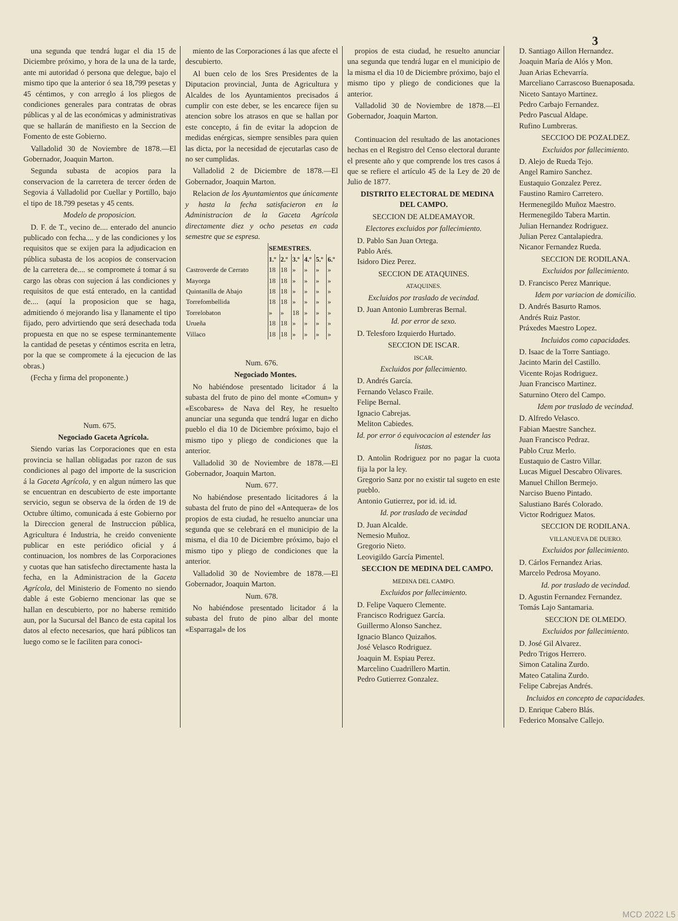3
una segunda que tendrá lugar el dia 15 de Diciembre próximo, y hora de la una de la tarde, ante mi autoridad ó persona que delegue, bajo el mismo tipo que la anterior ó sea 18,799 pesetas y 45 céntimos, y con arreglo á los pliegos de condiciones generales para contratas de obras públicas y al de las económicas y administrativas que se hallarán de manifiesto en la Seccion de Fomento de este Gobierno.
Valladolid 30 de Noviembre de 1878.—El Gobernador, Joaquin Marton.
Segunda subasta de acopios para la conservacion de la carretera de tercer órden de Segovia á Valladolid por Cuellar y Portillo, bajo el tipo de 18.799 pesetas y 45 cents.
Modelo de proposicion.
D. F. de T., vecino de.... enterado del anuncio publicado con fecha.... y de las condiciones y los requisitos que se exijen para la adjudicacion en pública subasta de los acopios de conservacion de la carretera de.... se compromete á tomar á su cargo las obras con sujecion á las condiciones y requisitos de que está enterado, en la cantidad de.... (aquí la proposicion que se haga, admitiendo ó mejorando lisa y llanamente el tipo fijado, pero advirtiendo que será desechada toda propuesta en que no se espese terminantemente la cantidad de pesetas y céntimos escrita en letra, por la que se compromete á la ejecucion de las obras.)
(Fecha y firma del proponente.)
Num. 675.
Negociado Gaceta Agrícola.
Siendo varias las Corporaciones que en esta provincia se hallan obligadas por razon de sus condiciones al pago del importe de la suscricion á la Gaceta Agrícola, y en algun número las que se encuentran en descubierto de este importante servicio, segun se observa de la órden de 19 de Octubre último, comunicada á este Gobierno por la Direccion general de Instruccion pública, Agricultura é Industria, he creido conveniente publicar en este periódico oficial y á continuacion, los nombres de las Corporaciones y cuotas que han satisfecho directamente hasta la fecha, en la Administracion de la Gaceta Agrícola, del Ministerio de Fomento no siendo dable á este Gobierno mencionar las que se hallan en descubierto, por no haberse remitido aun, por la Sucursal del Banco de esta capital los datos al efecto necesarios, que hará públicos tan luego como se le faciliten para conoci-
miento de las Corporaciones á las que afecte el descubierto.
Al buen celo de los Sres Presidentes de la Diputacion provincial, Junta de Agricultura y Alcaldes de los Ayuntamientos precisados á cumplir con este deber, se les encarece fijen su atencion sobre los atrasos en que se hallan por este concepto, á fin de evitar la adopcion de medidas enérgicas, siempre sensibles para quien las dicta, por la necesidad de ejecutarlas caso de no ser cumplidas.
Valladolid 2 de Diciembre de 1878.—El Gobernador, Joaquin Marton.
Relacion de los Ayuntamientos que únicamente y hasta la fecha satisfacieron en la Administracion de la Gaceta Agrícola directamente diez y ocho pesetas en cada semestre que se espresa.
| | SEMESTRES. | | | | | |
| --- | --- | --- | --- | --- | --- | --- |
| | 1.º | 2.º | 3.º | 4.º | 5.º | 6.º |
| Castroverde de Cerrato | 18 | 18 | » | » | » | » |
| Mayorga | 18 | 18 | » | » | » | » |
| Quintanilla de Abajo | 18 | 18 | » | » | » | » |
| Torrefombellida | 18 | 18 | » | » | » | » |
| Torrelobaton | » | » | 18 | » | » | » |
| Urueña | 18 | 18 | » | » | » | » |
| Villaco | 18 | 18 | » | » | » | » |
Num. 676.
Negociado Montes.
No habiéndose presentado licitador á la subasta del fruto de pino del monte «Comun» y «Escobares» de Nava del Rey, he resuelto anunciar una segunda que tendrá lugar en dicho pueblo el dia 10 de Diciembre próximo, bajo el mismo tipo y pliego de condiciones que la anterior.
Valladolid 30 de Noviembre de 1878.—El Gobernador, Joaquin Marton.
Num. 677.
No habiéndose presentado licitadores á la subasta del fruto de pino del «Antequera» de los propios de esta ciudad, he resuelto anunciar una segunda que se celebrará en el municipio de la misma, el dia 10 de Diciembre próximo, bajo el mismo tipo y pliego de condiciones que la anterior.
Valladolid 30 de Noviembre de 1878.—El Gobernador, Joaquin Marton.
Num. 678.
No habiéndose presentado licitador á la subasta del fruto de pino albar del monte «Esparragal» de los
propios de esta ciudad, he resuelto anunciar una segunda que tendrá lugar en el municipio de la misma el dia 10 de Diciembre próximo, bajo el mismo tipo y pliego de condiciones que la anterior.
Valladolid 30 de Noviembre de 1878.—El Gobernador, Joaquin Marton.
Continuacion del resultado de las anotaciones hechas en el Registro del Censo electoral durante el presente año y que comprende los tres casos á que se refiere el artículo 45 de la Ley de 20 de Julio de 1877.
DISTRITO ELECTORAL DE MEDINA DEL CAMPO.
SECCION DE ALDEAMAYOR.
Electores excluidos por fallecimiento.
D. Pablo San Juan Ortega.
Pablo Arés.
Isidoro Diez Perez.
SECCION DE ATAQUINES.
ATAQUINES.
Excluidos por traslado de vecindad.
D. Juan Antonio Lumbreras Bernal.
Id. por error de sexo.
D. Telesforo Izquierdo Hurtado.
SECCION DE ISCAR.
ISCAR.
Excluidos por fallecimiento.
D. Andrés García.
Fernando Velasco Fraile.
Felipe Bernal.
Ignacio Cabrejas.
Meliton Cabiedes.
Id. por error ó equivocacion al estender las listas.
D. Antolin Rodriguez por no pagar la cuota fija la por la ley.
Gregorio Sanz por no existir tal sugeto en este pueblo.
Antonio Gutierrez, por id. id. id.
Id. por traslado de vecindad
D. Juan Alcalde.
Nemesio Muñoz.
Gregorio Nieto.
Leovigildo García Pimentel.
SECCION DE MEDINA DEL CAMPO.
MEDINA DEL CAMPO.
Excluidos por fallecimiento.
D. Felipe Vaquero Clemente.
Francisco Rodriguez García.
Guillermo Alonso Sanchez.
Ignacio Blanco Quizaños.
José Velasco Rodriguez.
Joaquin M. Espiau Perez.
Marcelino Cuadrillero Martin.
Pedro Gutierrez Gonzalez.
D. Santiago Aillon Hernandez.
Joaquin María de Alós y Mon.
Juan Arias Echevarría.
Marceliano Carrascoso Buenaposada.
Niceto Santayo Martinez.
Pedro Carbajo Fernandez.
Pedro Pascual Aldape.
Rufino Lumbreras.
SECCIOO DE POZALDEZ.
Excluidos por fallecimiento.
D. Alejo de Rueda Tejo.
Angel Ramiro Sanchez.
Eustaquio Gonzalez Perez.
Faustino Ramiro Carretero.
Hermenegildo Muñoz Maestro.
Hermenegildo Tabera Martin.
Julian Hernandez Rodriguez.
Julian Perez Cantalapiedra.
Nicanor Fernandez Rueda.
SECCION DE RODILANA.
Excluidos por fallecimiento.
D. Francisco Perez Manrique.
Idem por variacion de domicilio.
D. Andrés Basurto Ramos.
Andrés Ruiz Pastor.
Práxedes Maestro Lopez.
Incluidos como capacidades.
D. Isaac de la Torre Santiago.
Jacinto Marin del Castillo.
Vicente Rojas Rodriguez.
Juan Francisco Martinez.
Saturnino Otero del Campo.
Idem por traslado de vecindad.
D. Alfredo Velasco.
Fabian Maestre Sanchez.
Juan Francisco Pedraz.
Pablo Cruz Merlo.
Eustaquio de Castro Villar.
Lucas Miguel Descabro Olivares.
Manuel Chillon Bermejo.
Narciso Bueno Pintado.
Salustiano Barés Colorado.
Victor Rodriguez Matos.
SECCION DE RODILANA.
VILLANUEVA DE DUERO.
Excluidos por fallecimiento.
D. Cárlos Fernandez Arias.
Marcelo Pedrosa Moyano.
Id. por traslado de vecindad.
D. Agustin Fernandez Fernandez.
Tomás Lajo Santamaria.
SECCION DE OLMEDO.
Excluidos por fallecimiento.
D. José Gil Alvarez.
Pedro Trigos Herrero.
Simon Catalina Zurdo.
Mateo Catalina Zurdo.
Felipe Cabrejas Andrés.
Incluidos en concepto de capacidades.
D. Enrique Cabero Blás.
Federico Monsalve Callejo.
MCD 2022 L5